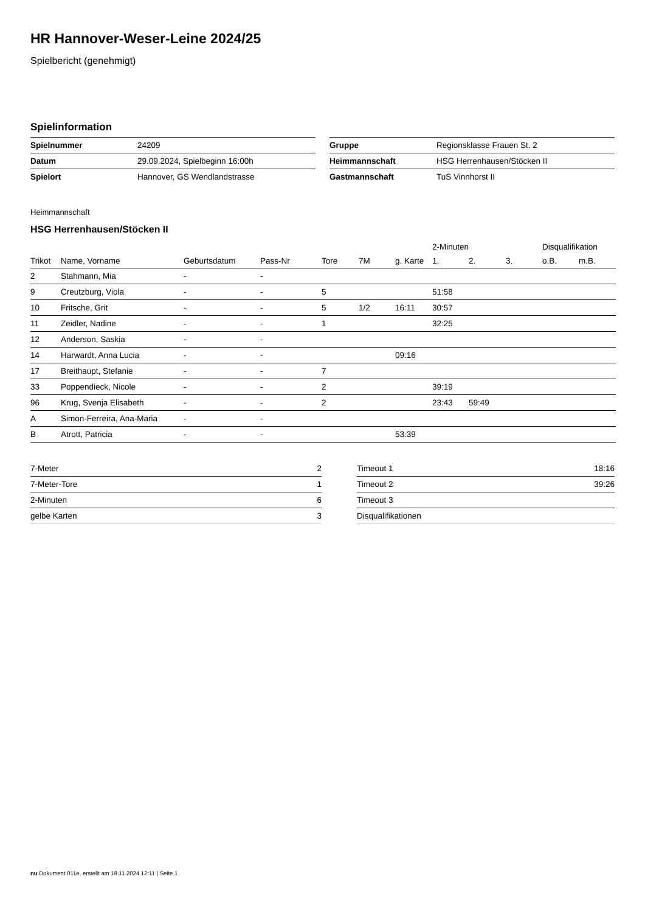HR Hannover-Weser-Leine 2024/25
Spielbericht (genehmigt)
Spielinformation
| Spielnummer | 24209 |
| Datum | 29.09.2024, Spielbeginn 16:00h |
| Spielort | Hannover, GS Wendlandstrasse |
| Gruppe | Regionsklasse Frauen St. 2 |
| Heimmannschaft | HSG Herrenhausen/Stöcken II |
| Gastmannschaft | TuS Vinnhorst II |
Heimmannschaft
HSG Herrenhausen/Stöcken II
| | | | | | | | 2-Minuten | | | Disqualifikation | |
| --- | --- | --- | --- | --- | --- | --- | --- | --- | --- | --- | --- |
| Trikot | Name, Vorname | Geburtsdatum | Pass-Nr | Tore | 7M | g. Karte | 1. | 2. | 3. | o.B. | m.B. |
| 2 | Stahmann, Mia | - | - | | | | | | | | |
| 9 | Creutzburg, Viola | - | - | 5 | | | 51:58 | | | | |
| 10 | Fritsche, Grit | - | - | 5 | 1/2 | 16:11 | 30:57 | | | | |
| 11 | Zeidler, Nadine | - | - | 1 | | | 32:25 | | | | |
| 12 | Anderson, Saskia | - | - | | | | | | | | |
| 14 | Harwardt, Anna Lucia | - | - | | | 09:16 | | | | | |
| 17 | Breithaupt, Stefanie | - | - | 7 | | | | | | | |
| 33 | Poppendieck, Nicole | - | - | 2 | | | 39:19 | | | | |
| 96 | Krug, Svenja Elisabeth | - | - | 2 | | | 23:43 | 59:49 | | | |
| A | Simon-Ferreira, Ana-Maria | - | - | | | | | | | | |
| B | Atrott, Patricia | - | - | | | 53:39 | | | | | |
| 7-Meter | 2 |
| 7-Meter-Tore | 1 |
| 2-Minuten | 6 |
| gelbe Karten | 3 |
| Timeout 1 | 18:16 |
| Timeout 2 | 39:26 |
| Timeout 3 | |
| Disqualifikationen | |
nu.Dokument 011e, erstellt am 18.11.2024 12:11 | Seite 1